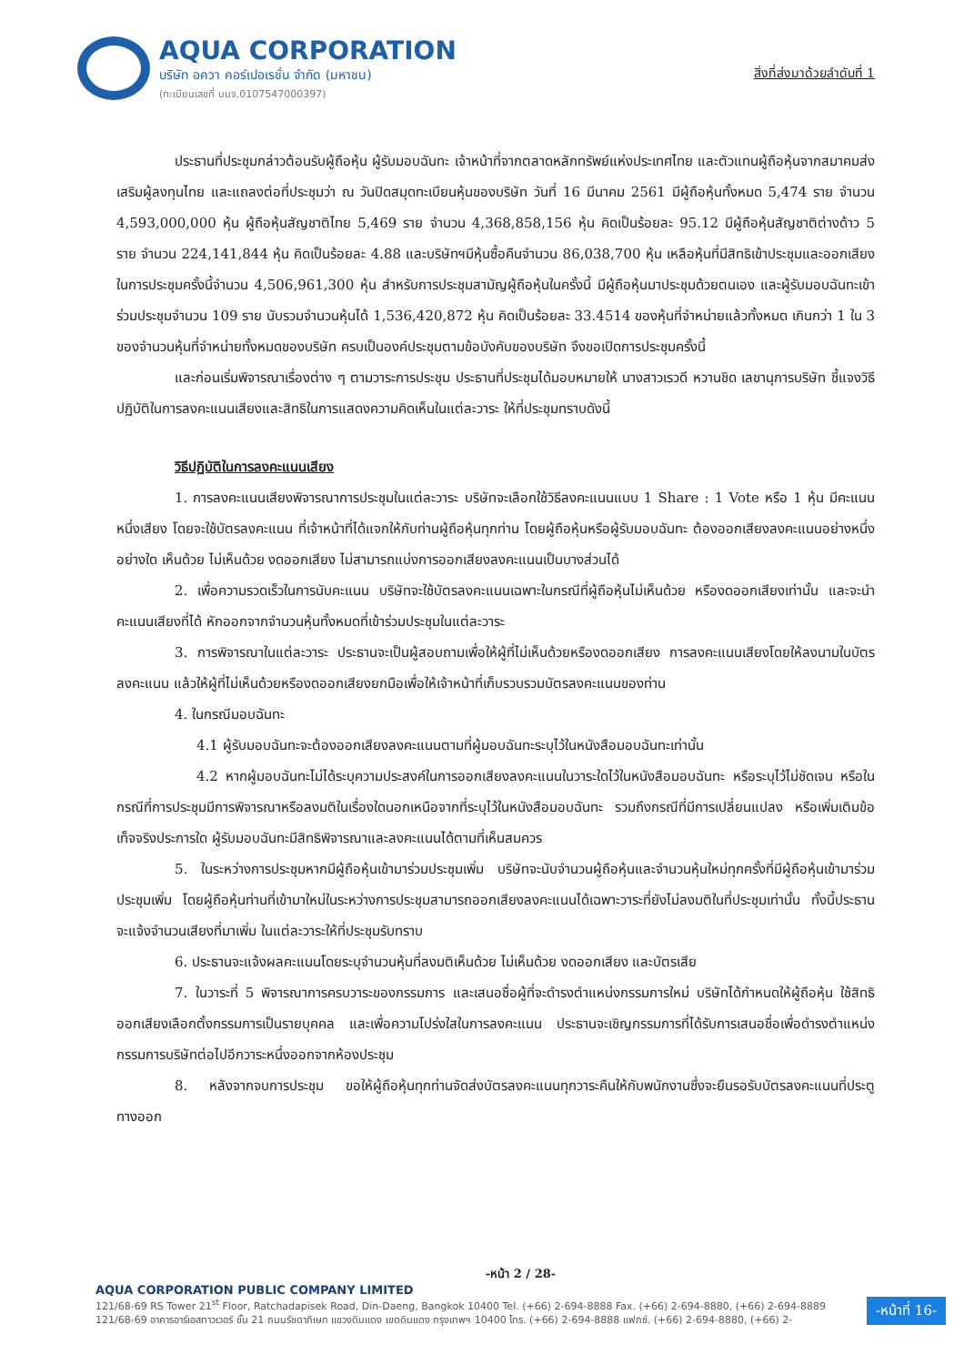AQUA CORPORATION
บริษัท อควา คอร์เปอเรชั่น จำกัด (มหาชน)
(ทะเบียนเลขที่ บมจ.0107547000397)
สิ่งที่ส่งมาด้วยลำดับที่ 1
ประธานที่ประชุมกล่าวต้อนรับผู้ถือหุ้น ผู้รับมอบฉันทะ เจ้าหน้าที่จากตลาดหลักทรัพย์แห่งประเทศไทย และตัวแทนผู้ถือหุ้นจากสมาคมส่งเสริมผู้ลงทุนไทย และแถลงต่อที่ประชุมว่า ณ วันปิดสมุดทะเบียนหุ้นของบริษัท วันที่ 16 มีนาคม 2561 มีผู้ถือหุ้นทั้งหมด 5,474 ราย จำนวน 4,593,000,000 หุ้น ผู้ถือหุ้นสัญชาติไทย 5,469 ราย จำนวน 4,368,858,156 หุ้น คิดเป็นร้อยละ 95.12 มีผู้ถือหุ้นสัญชาติต่างด้าว 5 ราย จำนวน 224,141,844 หุ้น คิดเป็นร้อยละ 4.88 และบริษัทฯมีหุ้นซื้อคืนจำนวน 86,038,700 หุ้น เหลือหุ้นที่มีสิทธิเข้าประชุมและออกเสียงในการประชุมครั้งนี้จำนวน 4,506,961,300 หุ้น สำหรับการประชุมสามัญผู้ถือหุ้นในครั้งนี้ มีผู้ถือหุ้นมาประชุมด้วยตนเอง และผู้รับมอบฉันทะเข้าร่วมประชุมจำนวน 109 ราย นับรวมจำนวนหุ้นได้ 1,536,420,872 หุ้น คิดเป็นร้อยละ 33.4514 ของหุ้นที่จำหน่ายแล้วทั้งหมด เกินกว่า 1 ใน 3 ของจำนวนหุ้นที่จำหน่ายทั้งหมดของบริษัท ครบเป็นองค์ประชุมตามข้อบังคับของบริษัท จึงขอเปิดการประชุมครั้งนี้
และก่อนเริ่มพิจารณาเรื่องต่าง ๆ ตามวาระการประชุม ประธานที่ประชุมได้มอบหมายให้ นางสาวเรวดี หวานชิด เลขานุการบริษัท ชี้แจงวิธีปฏิบัติในการลงคะแนนเสียงและสิทธิในการแสดงความคิดเห็นในแต่ละวาระ ให้ที่ประชุมทราบดังนี้
วิธีปฏิบัติในการลงคะแนนเสียง
1. การลงคะแนนเสียงพิจารณาการประชุมในแต่ละวาระ บริษัทจะเลือกใช้วิธีลงคะแนนแบบ 1 Share : 1 Vote หรือ 1 หุ้น มีคะแนนหนึ่งเสียง โดยจะใช้บัตรลงคะแนน ที่เจ้าหน้าที่ได้แจกให้กับท่านผู้ถือหุ้นทุกท่าน โดยผู้ถือหุ้นหรือผู้รับมอบฉันทะ ต้องออกเสียงลงคะแนนอย่างหนึ่งอย่างใด เห็นด้วย ไม่เห็นด้วย งดออกเสียง ไม่สามารถแบ่งการออกเสียงลงคะแนนเป็นบางส่วนได้
2. เพื่อความรวดเร็วในการนับคะแนน บริษัทจะใช้บัตรลงคะแนนเฉพาะในกรณีที่ผู้ถือหุ้นไม่เห็นด้วย หรืองดออกเสียงเท่านั้น และจะนำคะแนนเสียงที่ได้ หักออกจากจำนวนหุ้นทั้งหมดที่เข้าร่วมประชุมในแต่ละวาระ
3. การพิจารณาในแต่ละวาระ ประธานจะเป็นผู้สอบถามเพื่อให้ผู้ที่ไม่เห็นด้วยหรืองดออกเสียง การลงคะแนนเสียงโดยให้ลงนามในบัตรลงคะแนน แล้วให้ผู้ที่ไม่เห็นด้วยหรืองดออกเสียงยกมือเพื่อให้เจ้าหน้าที่เก็บรวบรวมบัตรลงคะแนนของท่าน
4. ในกรณีมอบฉันทะ
4.1 ผู้รับมอบฉันทะจะต้องออกเสียงลงคะแนนตามที่ผู้มอบฉันทะระบุไว้ในหนังสือมอบฉันทะเท่านั้น
4.2 หากผู้มอบฉันทะไม่ได้ระบุความประสงค์ในการออกเสียงลงคะแนนในวาระใดไว้ในหนังสือมอบฉันทะ หรือระบุไว้ไม่ชัดเจน หรือในกรณีที่การประชุมมีการพิจารณาหรือลงมติในเรื่องใดนอกเหนือจากที่ระบุไว้ในหนังสือมอบฉันทะ รวมถึงกรณีที่มีการเปลี่ยนแปลง หรือเพิ่มเติมข้อเท็จจริงประการใด ผู้รับมอบฉันทะมีสิทธิพิจารณาและลงคะแนนได้ตามที่เห็นสมควร
5. ในระหว่างการประชุมหากมีผู้ถือหุ้นเข้ามาร่วมประชุมเพิ่ม บริษัทจะนับจำนวนผู้ถือหุ้นและจำนวนหุ้นใหม่ทุกครั้งที่มีผู้ถือหุ้นเข้ามาร่วมประชุมเพิ่ม โดยผู้ถือหุ้นท่านที่เข้ามาใหม่ในระหว่างการประชุมสามารถออกเสียงลงคะแนนได้เฉพาะวาระที่ยังไม่ลงมติในที่ประชุมเท่านั้น ทั้งนี้ประธานจะแจ้งจำนวนเสียงที่มาเพิ่ม ในแต่ละวาระให้ที่ประชุมรับทราบ
6. ประธานจะแจ้งผลคะแนนโดยระบุจำนวนหุ้นที่ลงมติเห็นด้วย ไม่เห็นด้วย งดออกเสียง และบัตรเสีย
7. ในวาระที่ 5 พิจารณาการครบวาระของกรรมการ และเสนอชื่อผู้ที่จะดำรงตำแหน่งกรรมการใหม่ บริษัทได้กำหนดให้ผู้ถือหุ้น ใช้สิทธิออกเสียงเลือกตั้งกรรมการเป็นรายบุคคล และเพื่อความโปร่งใสในการลงคะแนน ประธานจะเชิญกรรมการที่ได้รับการเสนอชื่อเพื่อดำรงตำแหน่งกรรมการบริษัทต่อไปอีกวาระหนึ่งออกจากห้องประชุม
8. หลังจากจบการประชุม ขอให้ผู้ถือหุ้นทุกท่านจัดส่งบัตรลงคะแนนทุกวาระคืนให้กับพนักงานซึ่งจะยืนรอรับบัตรลงคะแนนที่ประตูทางออก
-หน้า 2 / 28-
AQUA CORPORATION PUBLIC COMPANY LIMITED
121/68-69 RS Tower 21<sup>st</sup> Floor, Ratchadapisek Road, Din-Daeng, Bangkok 10400 Tel. (+66) 2-694-8888 Fax. (+66) 2-694-8880, (+66) 2-694-8889
121/68-69 อาคารอาร์เอสทาวเวอร์ ชั้น 21 ถนนรัชดาภิเษก แขวงดินแดง เขตดินแดง กรุงเทพฯ 10400 โทร. (+66) 2-694-8888 แฟกซ์. (+66) 2-694-8880, (+66) 2-
-หน้าที่ 16-